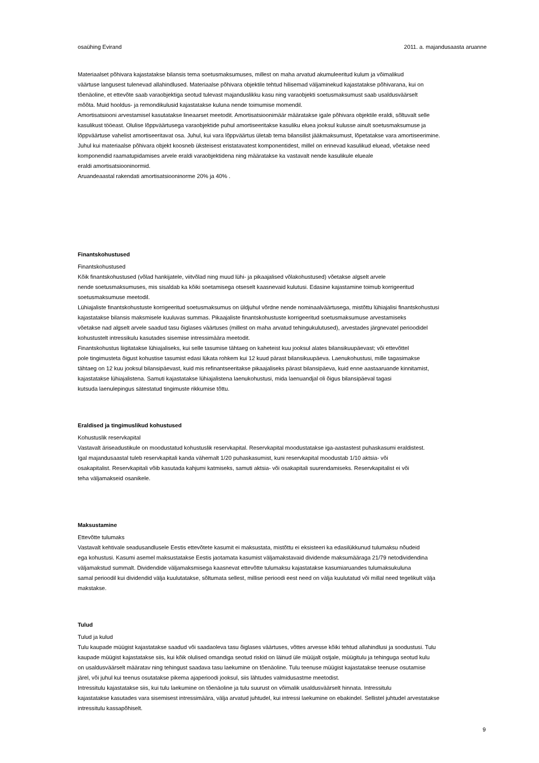osaühing Evirand 2011. a. majandusaasta aruanne
Materiaalset põhivara kajastatakse bilansis tema soetusmaksumuses, millest on maha arvatud akumuleeritud kulum ja võimalikud
väärtuse langusest tulenevad allahindlused. Materiaalse põhivara objektile tehtud hilisemad väljaminekud kajastatakse põhivarana, kui on
tõenäoline, et ettevõte saab varaobjektiga seotud tulevast majanduslikku kasu ning varaobjekti soetusmaksumust saab usaldusväärselt
mõõta. Muid hooldus- ja remondikulusid kajastatakse kuluna nende toimumise momendil.
Amortisatsiooni arvestamisel kasutatakse lineaarset meetodit. Amortisatsioonimäär määratakse igale põhivara objektile eraldi, sõltuvalt selle
kasulikust tööeast. Olulise lõppväärtusega varaobjektide puhul amortiseeritakse kasuliku eluea jooksul kulusse ainult soetusmaksumuse ja
lõppväärtuse vahelist amortiseeritavat osa. Juhul, kui vara lõppväärtus ületab tema bilansilist jääkmaksumust, lõpetatakse vara amortiseerimine.
Juhul kui materiaalse põhivara objekt koosneb üksteisest eristatavatest komponentidest, millel on erinevad kasulikud eluead, võetakse need
komponendid raamatupidamises arvele eraldi varaobjektidena ning määratakse ka vastavalt nende kasulikule elueale
eraldi amortisatsiooninormid.
Aruandeaastal rakendati amortisatsiooninorme 20% ja 40% .
Finantskohustused
Finantskohustused
Kõik finantskohustused (võlad hankijatele, viitvõlad ning muud lühi- ja pikaajalised võlakohustused) võetakse algselt arvele
nende soetusmaksumuses, mis sisaldab ka kõiki soetamisega otseselt kaasnevaid kulutusi. Edasine kajastamine toimub korrigeeritud
soetusmaksumuse meetodil.
Lühiajaliste finantskohustuste korrigeeritud soetusmaksumus on üldjuhul võrdne nende nominaalväärtusega, mistõttu lühiajalisi finantskohustusi
kajastatakse bilansis maksmisele kuuluvas summas. Pikaajaliste finantskohustuste korrigeeritud soetusmaksumuse arvestamiseks
võetakse nad algselt arvele saadud tasu õiglases väärtuses (millest on maha arvatud tehingukulutused), arvestades järgnevatel perioodidel
kohustustelt intressikulu kasutades sisemise intressimäära meetodit.
Finantskohustus liigitatakse lühiajaliseks, kui selle tasumise tähtaeg on kaheteist kuu jooksul alates bilansikuupäevast; või ettevõttel
pole tingimusteta õigust kohustise tasumist edasi lükata rohkem kui 12 kuud pärast bilansikuupäeva. Laenukohustusi, mille tagasimakse
tähtaeg on 12 kuu jooksul bilansipäevast, kuid mis refinantseeritakse pikaajaliseks pärast bilansipäeva, kuid enne aastaaruande kinnitamist,
kajastatakse lühiajalistena. Samuti kajastatakse lühiajalistena laenukohustusi, mida laenuandjal oli õigus bilansipäeval tagasi
kutsuda laenulepingus sätestatud tingimuste rikkumise tõttu.
Eraldised ja tingimuslikud kohustused
Kohustuslik reservkapital
Vastavalt äriseadustikule on moodustatud kohustuslik reservkapital. Reservkapital moodustatakse iga-aastastest puhaskasumi eraldistest.
Igal majandusaastal tuleb reservkapitali kanda vähemalt 1/20 puhaskasumist, kuni reservkapital moodustab 1/10 aktsia- või
osakapitalist. Reservkapitali võib kasutada kahjumi katmiseks, samuti aktsia- või osakapitali suurendamiseks. Reservkapitalist ei või
teha väljamakseid osanikele.
Maksustamine
Ettevõtte tulumaks
Vastavalt kehtivale seadusandlusele Eestis ettevõtete kasumit ei maksustata, mistõttu ei eksisteeri ka edasilükkunud tulumaksu nõudeid
ega kohustusi. Kasumi asemel maksustatakse Eestis jaotamata kasumist väljamakstavaid dividende maksumääraga 21/79 netodividendina
väljamakstud summalt. Dividendide väljamaksmisega kaasnevat ettevõtte tulumaksu kajastatakse kasumiaruandes tulumaksukuluna
samal perioodil kui dividendid välja kuulutatakse, sõltumata sellest, millise perioodi eest need on välja kuulutatud või millal need tegelikult välja
makstakse.
Tulud
Tulud ja kulud
Tulu kaupade müügist kajastatakse saadud või saadaoleva tasu õiglases väärtuses, võttes arvesse kõiki tehtud allahindlusi ja soodustusi. Tulu
kaupade müügist kajastatakse siis, kui kõik olulised omandiga seotud riskid on läinud üle müüjalt ostjale, müügitulu ja tehinguga seotud kulu
on usaldusväärselt määratav ning tehingust saadava tasu laekumine on tõenäoline. Tulu teenuse müügist kajastatakse teenuse osutamise
järel, või juhul kui teenus osutatakse pikema ajaperioodi jooksul, siis lähtudes valmidusastme meetodist.
Intressitulu kajastatakse siis, kui tulu laekumine on tõenäoline ja tulu suurust on võimalik usaldusväärselt hinnata. Intressitulu
kajastatakse kasutades vara sisemisest intressimäära, välja arvatud juhtudel, kui intressi laekumine on ebakindel. Sellistel juhtudel arvestatakse
intressitulu kassapõhiselt.
9